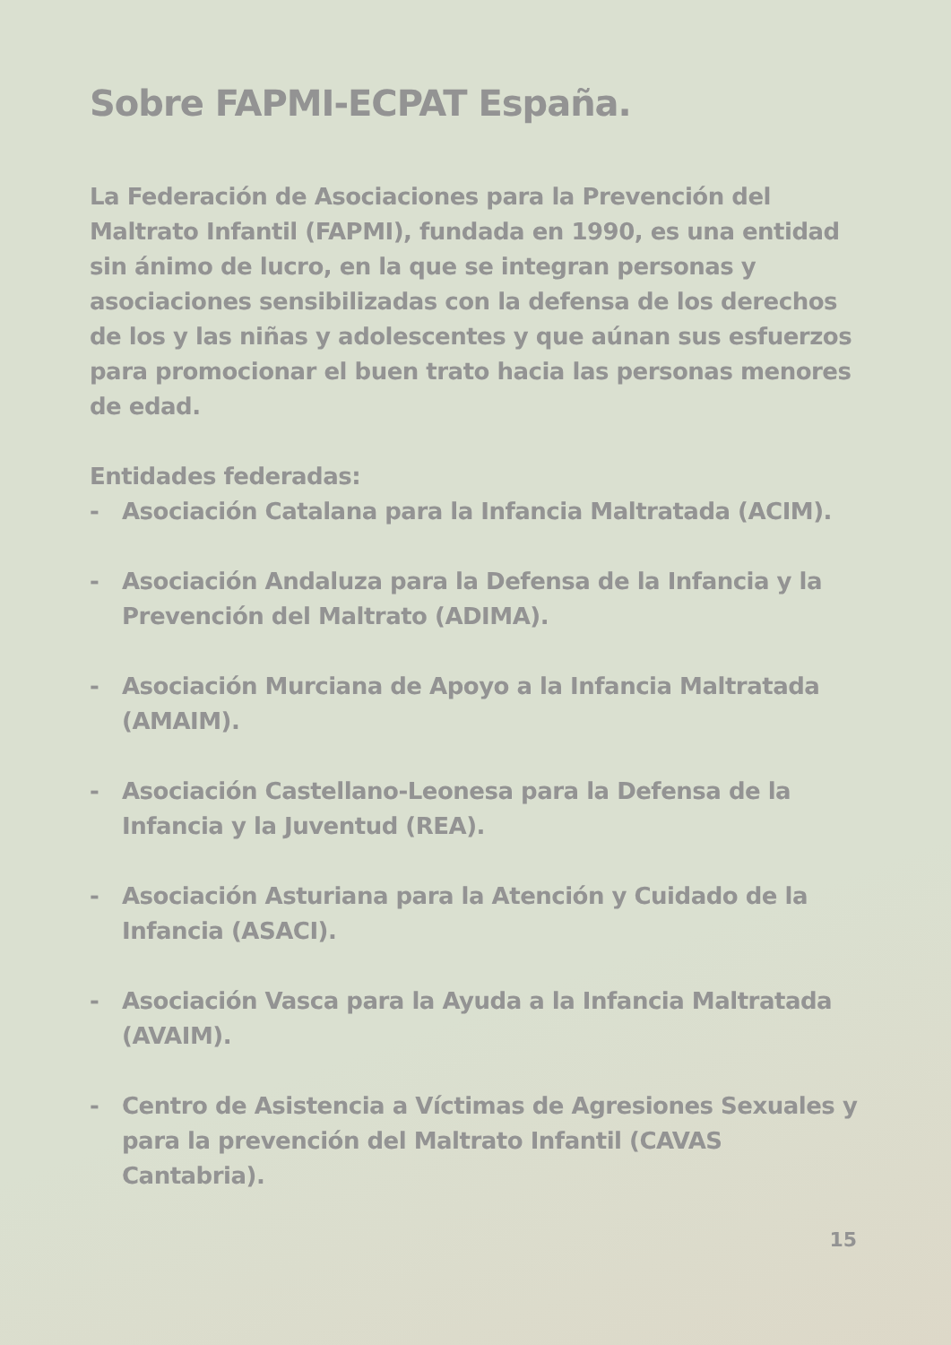Sobre FAPMI-ECPAT España.
La Federación de Asociaciones para la Prevención del Maltrato Infantil (FAPMI), fundada en 1990, es una entidad sin ánimo de lucro, en la que se integran personas y asociaciones sensibilizadas con la defensa de los derechos de los y las niñas y adolescentes y que aúnan sus esfuerzos para promocionar el buen trato hacia las personas menores de edad.
Entidades federadas:
- Asociación Catalana para la Infancia Maltratada (ACIM).
- Asociación Andaluza para la Defensa de la Infancia y la Prevención del Maltrato (ADIMA).
- Asociación Murciana de Apoyo a la Infancia Maltratada (AMAIM).
- Asociación Castellano-Leonesa para la Defensa de la Infancia y la Juventud (REA).
- Asociación Asturiana para la Atención y Cuidado de la Infancia (ASACI).
- Asociación Vasca para la Ayuda a la Infancia Maltratada (AVAIM).
- Centro de Asistencia a Víctimas de Agresiones Sexuales y para la prevención del Maltrato Infantil (CAVAS Cantabria).
15